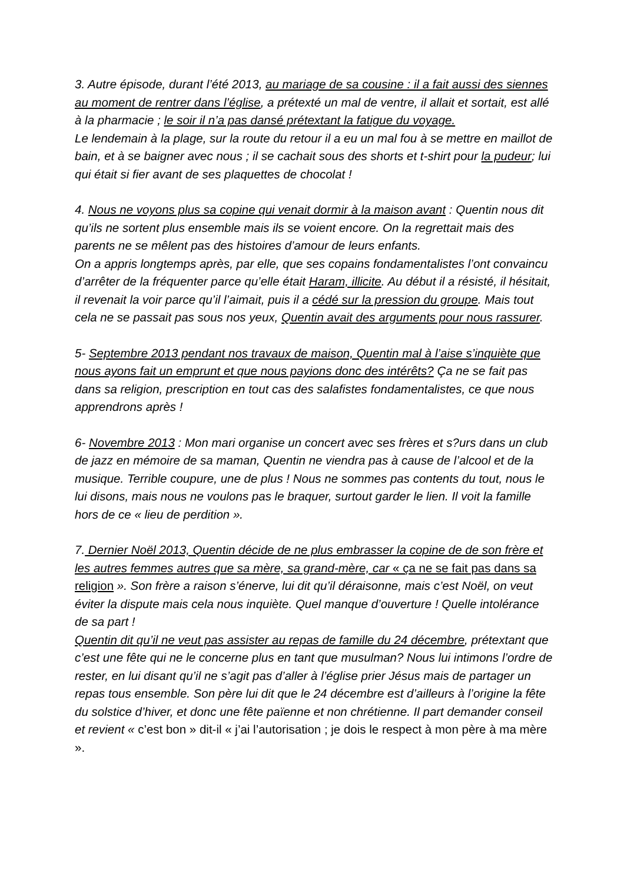3. Autre épisode, durant l’été 2013, au mariage de sa cousine : il a fait aussi des siennes au moment de rentrer dans l’église, a prétexté un mal de ventre, il allait et sortait, est allé à la pharmacie ; le soir il n’a pas dansé prétextant la fatigue du voyage.
Le lendemain à la plage, sur la route du retour il a eu un mal fou à se mettre en maillot de bain, et à se baigner avec nous ; il se cachait sous des shorts et t-shirt pour la pudeur; lui qui était si fier avant de ses plaquettes de chocolat !
4. Nous ne voyons plus sa copine qui venait dormir à la maison avant : Quentin nous dit qu’ils ne sortent plus ensemble mais ils se voient encore. On la regrettait mais des parents ne se mêlent pas des histoires d’amour de leurs enfants.
On a appris longtemps après, par elle, que ses copains fondamentalistes l’ont convaincu d’arrêter de la fréquenter parce qu’elle était Haram, illicite. Au début il a résisté, il hésitait, il revenait la voir parce qu’il l’aimait, puis il a cédé sur la pression du groupe. Mais tout cela ne se passait pas sous nos yeux, Quentin avait des arguments pour nous rassurer.
5- Septembre 2013 pendant nos travaux de maison, Quentin mal à l’aise s’inquiète que nous ayons fait un emprunt et que nous payions donc des intérêts? Ça ne se fait pas dans sa religion, prescription en tout cas des salafistes fondamentalistes, ce que nous apprendrons après !
6- Novembre 2013 : Mon mari organise un concert avec ses frères et s?urs dans un club de jazz en mémoire de sa maman, Quentin ne viendra pas à cause de l’alcool et de la musique. Terrible coupure, une de plus ! Nous ne sommes pas contents du tout, nous le lui disons, mais nous ne voulons pas le braquer, surtout garder le lien. Il voit la famille hors de ce « lieu de perdition ».
7. Dernier Noël 2013, Quentin décide de ne plus embrasser la copine de de son frère et les autres femmes autres que sa mère, sa grand-mère, car « ça ne se fait pas dans sa religion ». Son frère a raison s’énerve, lui dit qu’il déraisonne, mais c’est Noël, on veut éviter la dispute mais cela nous inquiète. Quel manque d’ouverture ! Quelle intolérance de sa part !
Quentin dit qu’il ne veut pas assister au repas de famille du 24 décembre, prétextant que c’est une fête qui ne le concerne plus en tant que musulman? Nous lui intimons l’ordre de rester, en lui disant qu’il ne s’agit pas d’aller à l’église prier Jésus mais de partager un repas tous ensemble. Son père lui dit que le 24 décembre est d’ailleurs à l’origine la fête du solstice d’hiver, et donc une fête païenne et non chrétienne. Il part demander conseil et revient « c’est bon » dit-il « j’ai l’autorisation ; je dois le respect à mon père à ma mère ».